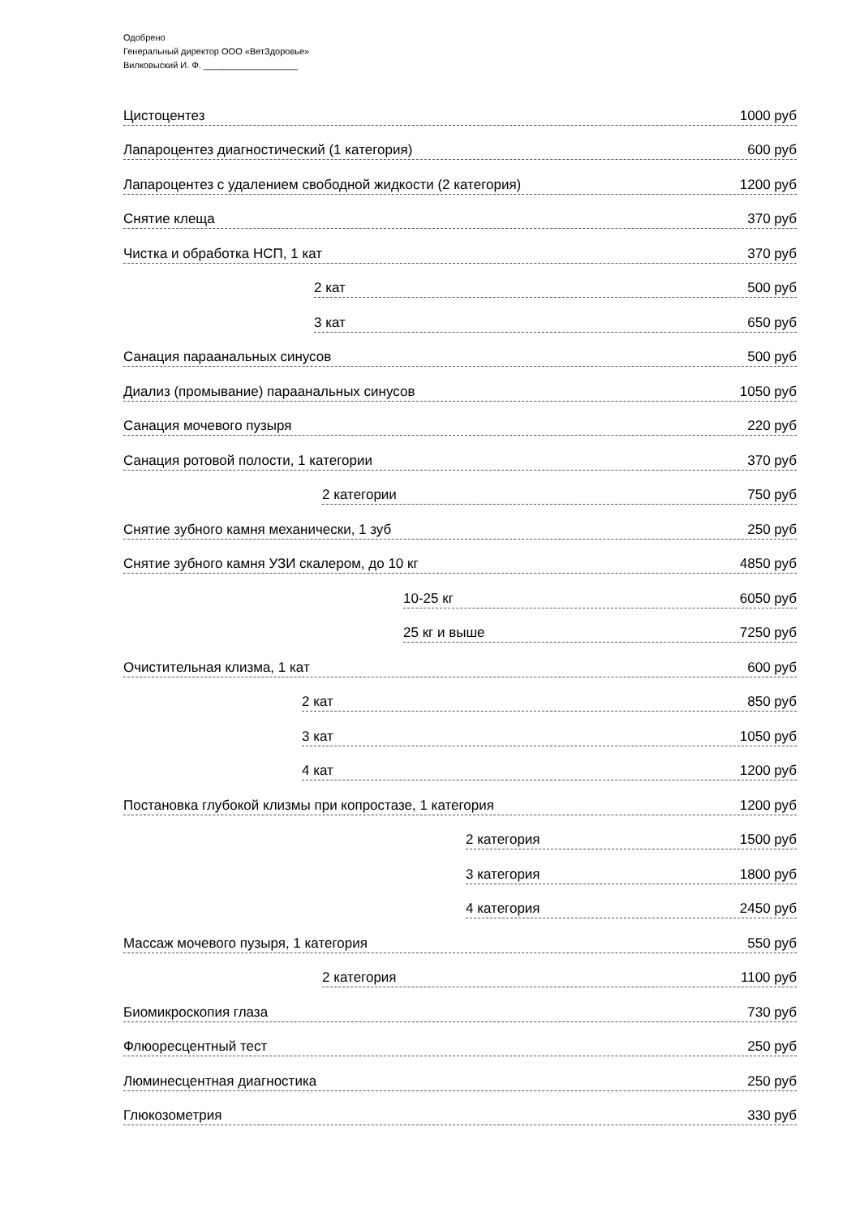Одобрено
Генеральный директор ООО «ВетЗдоровье»
Вилковыский И. Ф. ___________________
Цистоцентез 1000 руб
Лапароцентез диагностический (1 категория) 600 руб
Лапароцентез с удалением свободной жидкости (2 категория) 1200 руб
Снятие клеща 370 руб
Чистка и обработка НСП, 1 кат 370 руб
2 кат 500 руб
3 кат 650 руб
Санация параанальных синусов 500 руб
Диализ (промывание) параанальных синусов 1050 руб
Санация мочевого пузыря 220 руб
Санация ротовой полости, 1 категории 370 руб
2 категории 750 руб
Снятие зубного камня механически, 1 зуб 250 руб
Снятие зубного камня УЗИ скалером, до 10 кг 4850 руб
10-25 кг 6050 руб
25 кг и выше 7250 руб
Очистительная клизма, 1 кат 600 руб
2 кат 850 руб
3 кат 1050 руб
4 кат 1200 руб
Постановка глубокой клизмы при копростазе, 1 категория 1200 руб
2 категория 1500 руб
3 категория 1800 руб
4 категория 2450 руб
Массаж мочевого пузыря, 1 категория 550 руб
2 категория 1100 руб
Биомикроскопия глаза 730 руб
Флюоресцентный тест 250 руб
Люминесцентная диагностика 250 руб
Глюкозометрия 330 руб